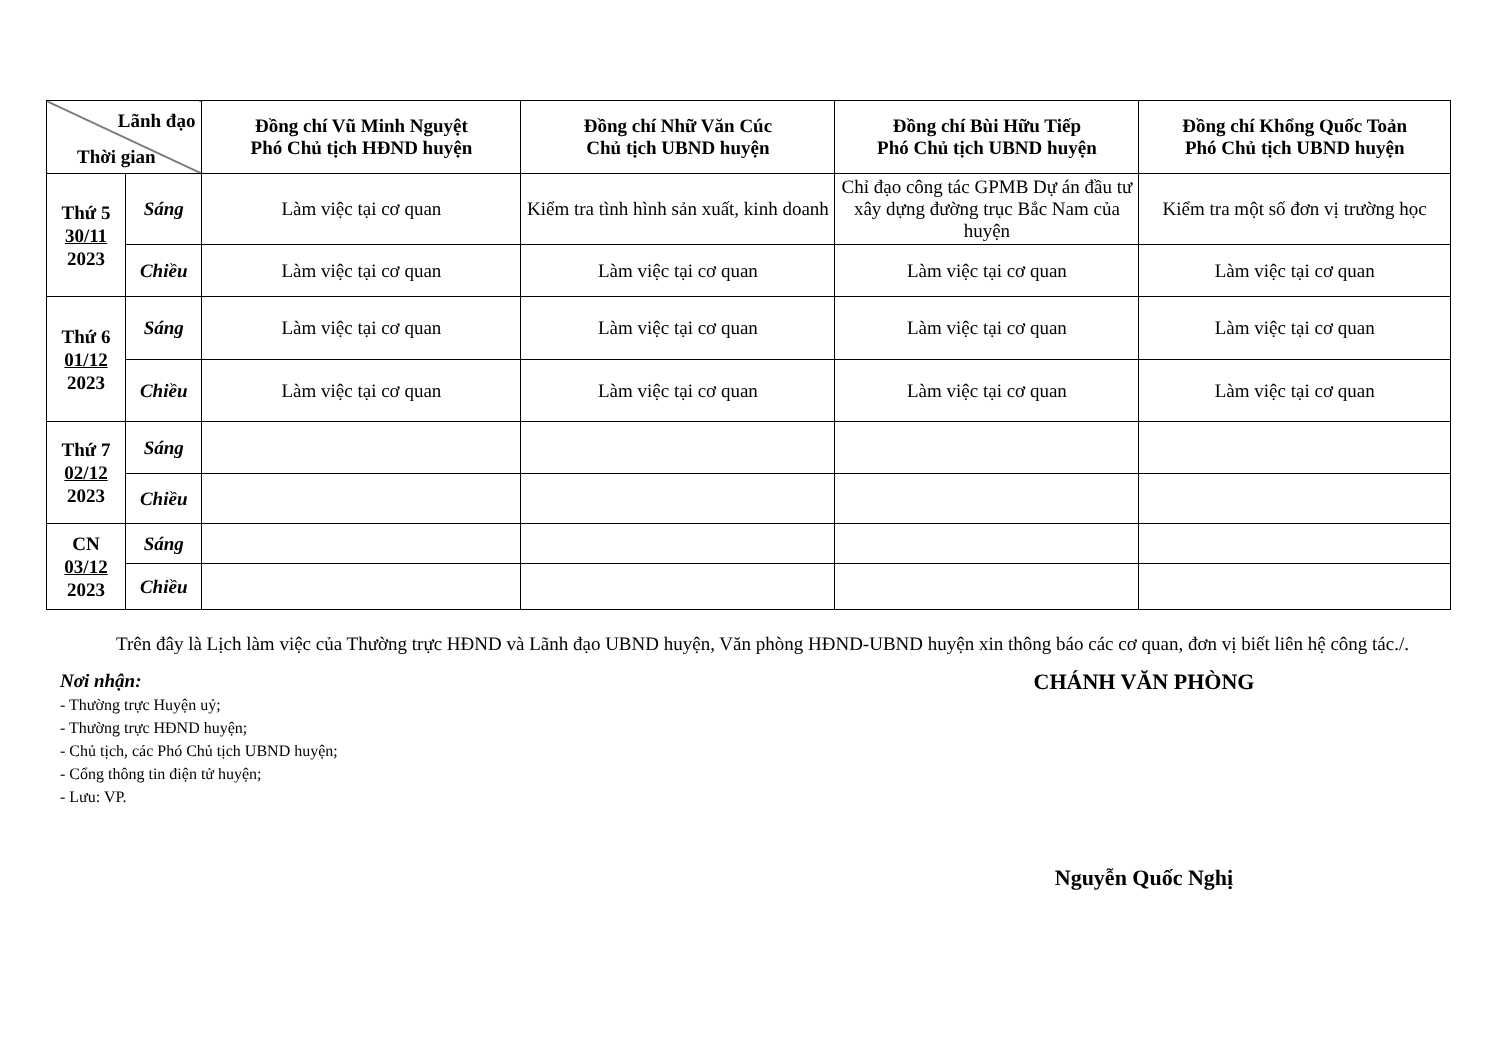| Lãnh đạo Thời gian | | Đồng chí Vũ Minh Nguyệt Phó Chủ tịch HĐND huyện | Đồng chí Nhữ Văn Cúc Chủ tịch UBND huyện | Đồng chí Bùi Hữu Tiếp Phó Chủ tịch UBND huyện | Đồng chí Khổng Quốc Toản Phó Chủ tịch UBND huyện |
| --- | --- | --- | --- | --- | --- |
| Thứ 5 30/11 2023 | Sáng | Làm việc tại cơ quan | Kiểm tra tình hình sản xuất, kinh doanh | Chỉ đạo công tác GPMB Dự án đầu tư xây dựng đường trục Bắc Nam của huyện | Kiểm tra một số đơn vị trường học |
| | Chiều | Làm việc tại cơ quan | Làm việc tại cơ quan | Làm việc tại cơ quan | Làm việc tại cơ quan |
| Thứ 6 01/12 2023 | Sáng | Làm việc tại cơ quan | Làm việc tại cơ quan | Làm việc tại cơ quan | Làm việc tại cơ quan |
| | Chiều | Làm việc tại cơ quan | Làm việc tại cơ quan | Làm việc tại cơ quan | Làm việc tại cơ quan |
| Thứ 7 02/12 2023 | Sáng | | | | |
| | Chiều | | | | |
| CN 03/12 2023 | Sáng | | | | |
| | Chiều | | | | |
Trên đây là Lịch làm việc của Thường trực HĐND và Lãnh đạo UBND huyện, Văn phòng HĐND-UBND huyện xin thông báo các cơ quan, đơn vị biết liên hệ công tác./.
Nơi nhận:
- Thường trực Huyện uỷ;
- Thường trực HĐND huyện;
- Chủ tịch, các Phó Chủ tịch UBND huyện;
- Cổng thông tin điện tử huyện;
- Lưu: VP.
CHÁNH VĂN PHÒNG
Nguyễn Quốc Nghị